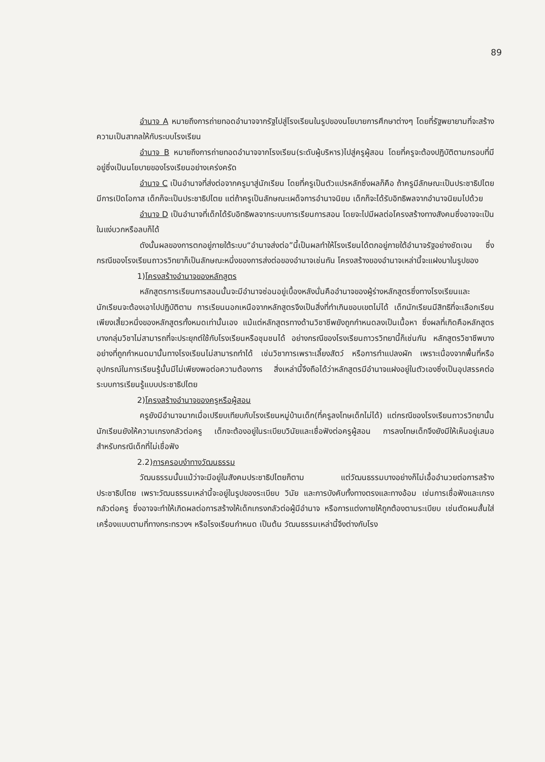89
อำนาจ A หมายถึงการถ่ายทอดอำนาจจากรัฐไปสู่โรงเรียนในรูปของนโยบายการศึกษาต่างๆ โดยที่รัฐพยายามที่จะสร้างความเป็นสากลให้กับระบบโรงเรียน
อำนาจ B หมายถึงการถ่ายทอดอำนาจจากโรงเรียน(ระดับผู้บริหาร)ไปสู่ครูผู้สอน โดยที่ครูจะต้องปฏิบัติตามกรอบที่มีอยู่ซึ่งเป็นนโยบายของโรงเรียนอย่างเคร่งครัด
อำนาจ C เป็นอำนาจที่ส่งต่อจากครูมาสู่นักเรียน โดยที่ครูเป็นตัวแปรหลักซึ่งผลก็คือ ถ้าครูมีลักษณะเป็นประชาธิปไตย มีการเปิดโอกาส เด็กก็จะเป็นประชาธิปไตย แต่ถ้าครูเป็นลักษณะเผด็จการอำนาจนิยม เด็กก็จะได้รับอิทธิพลจากอำนาจนิยมไปด้วย
อำนาจ D เป็นอำนาจที่เด็กได้รับอิทธิพลจากระบบการเรียนการสอน โดยจะไปมีผลต่อโครงสร้างทางสังคมซึ่งอาจจะเป็นในแง่บวกหรือลบก็ได้
ดังนั้นผลของการตกอยู่ภายใต้ระบบ“อำนาจส่งต่อ”นี้เป็นผลทำให้โรงเรียนได้ตกอยู่ภายใต้อำนาจรัฐอย่างชัดเจน ซึ่งกรณีของโรงเรียนถาวรวิทยาก็เป็นลักษณะหนึ่งของการส่งต่อของอำนาจเช่นกัน โครงสร้างของอำนาจเหล่านี้จะแฝงมาในรูปของ
1)โครงสร้างอำนาจของหลักสูตร
หลักสูตรการเรียนการสอนนั้นจะมีอำนาจซ่อนอยู่เบื้องหลังนั่นคืออำนาจของผู้ร่างหลักสูตรซึ่งทางโรงเรียนและนักเรียนจะต้องเอาไปปฏิบัติตาม การเรียนนอกเหนือจากหลักสูตรจึงเป็นสิ่งที่ทำเกินขอบเขตไม่ได้ เด็กนักเรียนมีสิทธิที่จะเลือกเรียนเพียงเสี้ยวหนึ่งของหลักสูตรทั้งหมดเท่านั้นเอง แม้แต่หลักสูตรทางด้านวิชาชีพยังถูกกำหนดลงเป็นเนื้อหา ซึ่งผลที่เกิดคือหลักสูตรบางกลุ่มวิชาไม่สามารถที่จะประยุกต์ใช้กับโรงเรียนหรือชุมชนได้ อย่างกรณีของโรงเรียนถาวรวิทยานี้ก็เช่นกัน หลักสูตรวิชาชีพบางอย่างที่ถูกกำหนดมานั้นทางโรงเรียนไม่สามารถทำได้ เช่นวิชาการเพราะเลี้ยงสัตว์ หรือการทำแปลงผัก เพราะเนื่องจากพื้นที่หรืออุปกรณ์ในการเรียนรู้นั้นมีไม่เพียงพอต่อความต้องการ สิ่งเหล่านี้จึงถือได้ว่าหลักสูตรมีอำนาจแฝงอยู่ในตัวเองซึ่งเป็นอุปสรรคต่อระบบการเรียนรู้แบบประชาธิปไตย
2)โครงสร้างอำนาจของครูหรือผู้สอน
ครูยังมีอำนาจมากเมื่อเปรียบเทียบกับโรงเรียนหมู่บ้านเด็ก(ที่ครูลงโทษเด็กไม่ได้) แต่กรณีของโรงเรียนถาวรวิทยานั้นนักเรียนยังให้ความเกรงกลัวต่อครู เด็กจะต้องอยู่ในระเบียบวินัยและเชื่อฟังต่อครูผู้สอน การลงโทษเด็กจึงยังมีให้เห็นอยู่เสมอสำหรับกรณีเด็กที่ไม่เชื่อฟัง
2.2)การครอบงำทางวัฒนธรรม
วัฒนธรรมนั้นแม้ว่าจะมีอยู่ในสังคมประชาธิปไตยก็ตาม แต่วัฒนธรรมบางอย่างก็ไม่เอื้ออำนวยต่อการสร้างประชาธิปไตย เพราะวัฒนธรรมเหล่านี้จะอยู่ในรูปของระเบียบ วินัย และการบังคับทั้งทางตรงและทางอ้อม เช่นการเชื่อฟังและเกรงกลัวต่อครู ซึ่งอาจจะทำให้เกิดผลต่อการสร้างให้เด็กเกรงกลัวต่อผู้มีอำนาจ หรือการแต่งกายให้ถูกต้องตามระเบียบ เช่นตัดผมสั้นใส่เครื่องแบบตามที่ทางกระทรวงฯ หรือโรงเรียนกำหนด เป็นต้น วัฒนธรรมเหล่านี้จึงต่างกับโรง